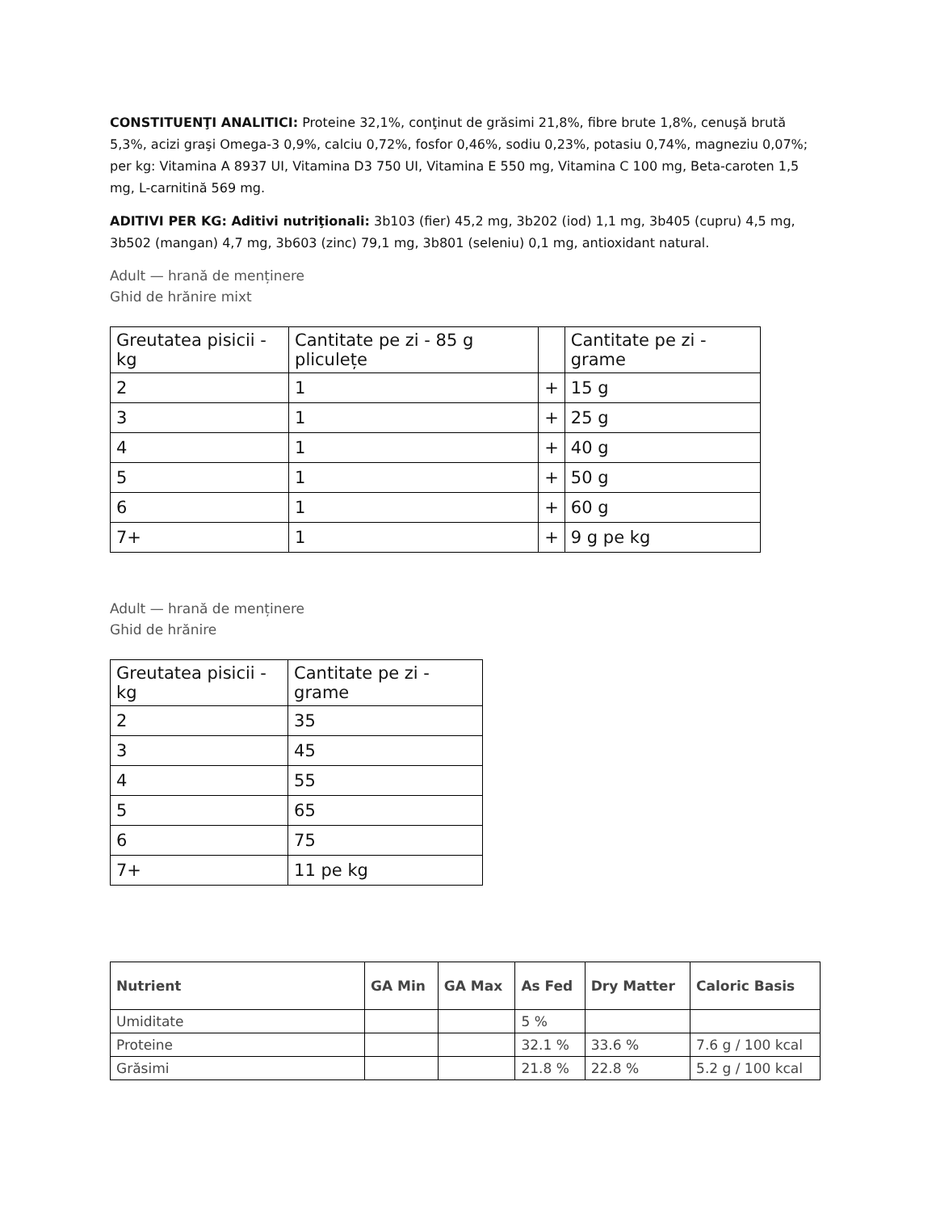CONSTITUENŢI ANALITICI: Proteine 32,1%, conţinut de grăsimi 21,8%, fibre brute 1,8%, cenuşă brută 5,3%, acizi graşi Omega-3 0,9%, calciu 0,72%, fosfor 0,46%, sodiu 0,23%, potasiu 0,74%, magneziu 0,07%; per kg: Vitamina A 8937 UI, Vitamina D3 750 UI, Vitamina E 550 mg, Vitamina C 100 mg, Beta-caroten 1,5 mg, L-carnitină 569 mg.
ADITIVI PER KG: Aditivi nutriţionali: 3b103 (fier) 45,2 mg, 3b202 (iod) 1,1 mg, 3b405 (cupru) 4,5 mg, 3b502 (mangan) 4,7 mg, 3b603 (zinc) 79,1 mg, 3b801 (seleniu) 0,1 mg, antioxidant natural.
Adult — hrană de menținere
Ghid de hrănire mixt
| Greutatea pisicii - kg | Cantitate pe zi - 85 g pliculețe | | Cantitate pe zi - grame |
| 2 | 1 | + | 15 g |
| 3 | 1 | + | 25 g |
| 4 | 1 | + | 40 g |
| 5 | 1 | + | 50 g |
| 6 | 1 | + | 60 g |
| 7+ | 1 | + | 9 g pe kg |
Adult — hrană de menținere
Ghid de hrănire
| Greutatea pisicii - kg | Cantitate pe zi - grame |
| 2 | 35 |
| 3 | 45 |
| 4 | 55 |
| 5 | 65 |
| 6 | 75 |
| 7+ | 11 pe kg |
| Nutrient | GA Min | GA Max | As Fed | Dry Matter | Caloric Basis |
| --- | --- | --- | --- | --- | --- |
| Umiditate | | | 5 % | | |
| Proteine | | | 32.1 % | 33.6 % | 7.6 g / 100 kcal |
| Grăsimi | | | 21.8 % | 22.8 % | 5.2 g / 100 kcal |